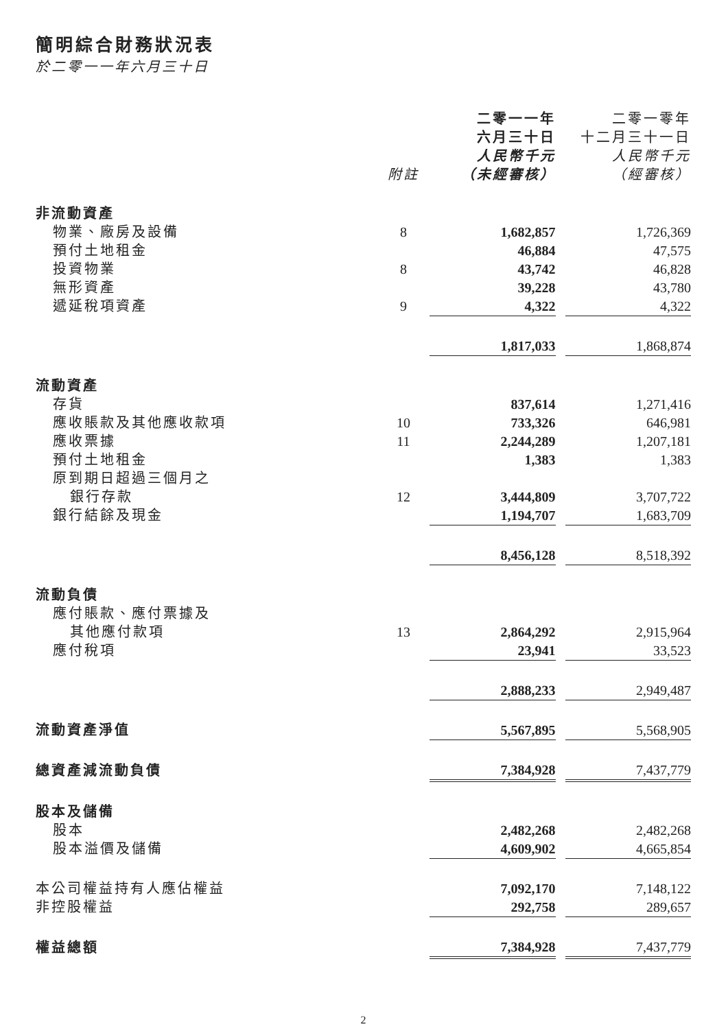簡明綜合財務狀況表
於二零一一年六月三十日
| | 附註 | 二零一一年 六月三十日 人民幣千元 （未經審核） | | 二零一零年 十二月三十一日 人民幣千元 （經審核） |
| --- | --- | --- | --- | --- |
| 非流動資產 | | | | |
| 物業、廠房及設備 | 8 | 1,682,857 | | 1,726,369 |
| 預付土地租金 | | 46,884 | | 47,575 |
| 投資物業 | 8 | 43,742 | | 46,828 |
| 無形資產 | | 39,228 | | 43,780 |
| 遞延稅項資產 | 9 | 4,322 | | 4,322 |
| | | 1,817,033 | | 1,868,874 |
| 流動資產 | | | | |
| 存貨 | | 837,614 | | 1,271,416 |
| 應收賬款及其他應收款項 | 10 | 733,326 | | 646,981 |
| 應收票據 | 11 | 2,244,289 | | 1,207,181 |
| 預付土地租金 | | 1,383 | | 1,383 |
| 原到期日超過三個月之 銀行存款 | 12 | 3,444,809 | | 3,707,722 |
| 銀行結餘及現金 | | 1,194,707 | | 1,683,709 |
| | | 8,456,128 | | 8,518,392 |
| 流動負債 | | | | |
| 應付賬款、應付票據及 其他應付款項 | 13 | 2,864,292 | | 2,915,964 |
| 應付稅項 | | 23,941 | | 33,523 |
| | | 2,888,233 | | 2,949,487 |
| 流動資產淨值 | | 5,567,895 | | 5,568,905 |
| 總資產減流動負債 | | 7,384,928 | | 7,437,779 |
| 股本及儲備 | | | | |
| 股本 | | 2,482,268 | | 2,482,268 |
| 股本溢價及儲備 | | 4,609,902 | | 4,665,854 |
| 本公司權益持有人應佔權益 | | 7,092,170 | | 7,148,122 |
| 非控股權益 | | 292,758 | | 289,657 |
| 權益總額 | | 7,384,928 | | 7,437,779 |
2